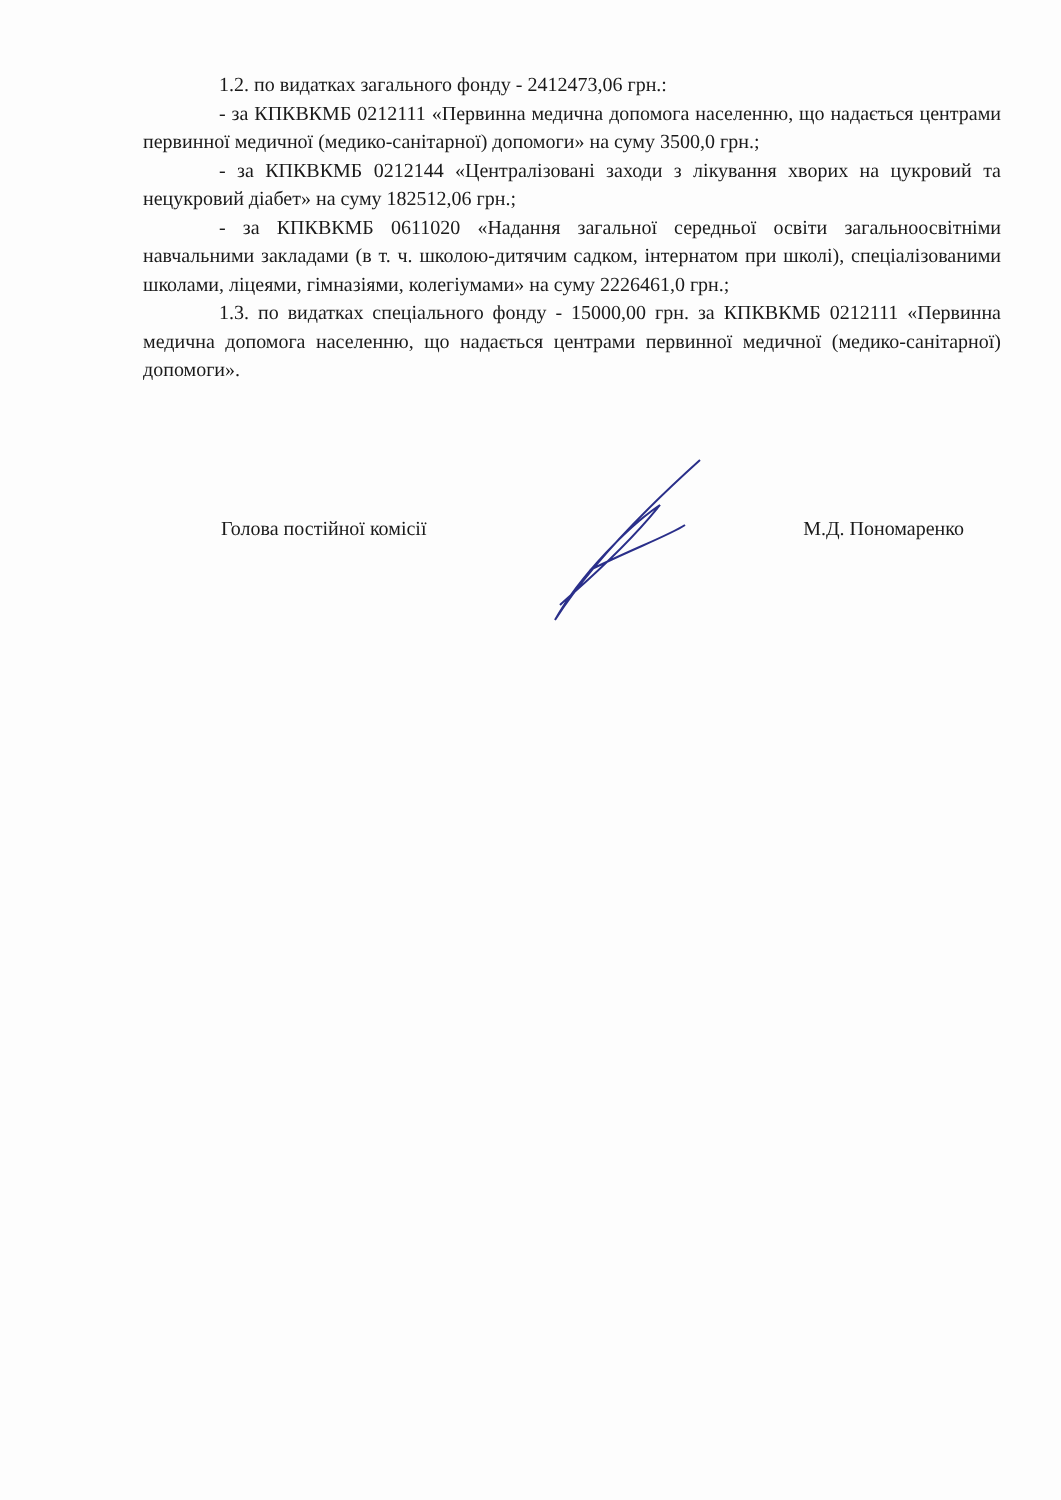1.2. по видатках загального фонду - 2412473,06 грн.:
- за КПКВКМБ 0212111 «Первинна медична допомога населенню, що надається центрами первинної медичної (медико-санітарної) допомоги» на суму 3500,0 грн.;
- за КПКВКМБ 0212144 «Централізовані заходи з лікування хворих на цукровий та нецукровий діабет» на суму 182512,06 грн.;
- за КПКВКМБ 0611020 «Надання загальної середньої освіти загальноосвітніми навчальними закладами (в т. ч. школою-дитячим садком, інтернатом при школі), спеціалізованими школами, ліцеями, гімназіями, колегіумами» на суму 2226461,0 грн.;
1.3. по видатках спеціального фонду - 15000,00 грн. за КПКВКМБ 0212111 «Первинна медична допомога населенню, що надається центрами первинної медичної (медико-санітарної) допомоги».
Голова постійної комісії М.Д. Пономаренко